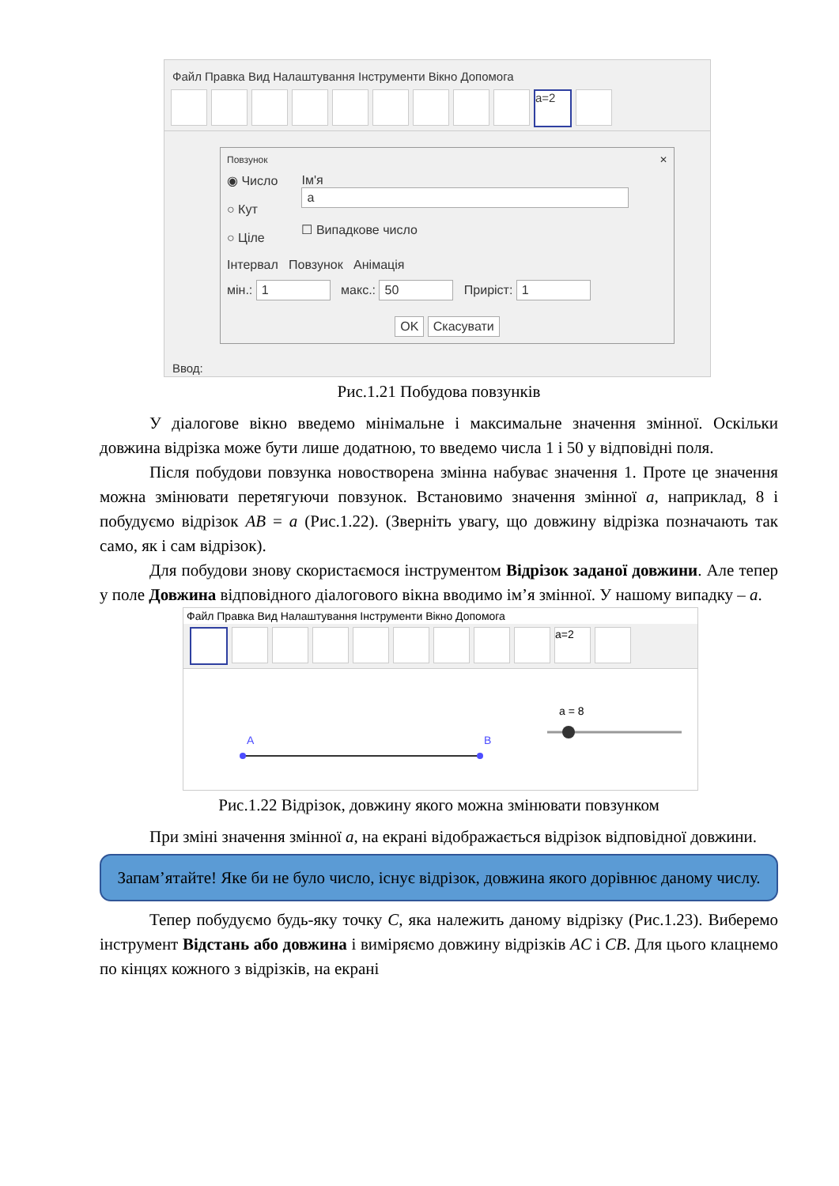Файл Правка Вид Налаштування Інструменти Вікно Допомога
a=2
Повзунок ✕
◉ Число
○ Кут
○ Ціле
Ім'я
a
☐ Випадкове число
Інтервал Повзунок Анімація
мін.: 1 макс.: 50 Приріст: 1
OK Скасувати
Ввод:
Рис.1.21 Побудова повзунків
У діалогове вікно введемо мінімальне і максимальне значення змінної. Оскільки довжина відрізка може бути лише додатною, то введемо числа 1 і 50 у відповідні поля.
Після побудови повзунка новостворена змінна набуває значення 1. Проте це значення можна змінювати перетягуючи повзунок. Встановимо значення змінної a, наприклад, 8 і побудуємо відрізок AB = a (Рис.1.22). (Зверніть увагу, що довжину відрізка позначають так само, як і сам відрізок).
Для побудови знову скористаємося інструментом Відрізок заданої довжини. Але тепер у поле Довжина відповідного діалогового вікна вводимо ім’я змінної. У нашому випадку – a.
Файл Правка Вид Налаштування Інструменти Вікно Допомога
a=2
A
B
a = 8
Рис.1.22 Відрізок, довжину якого можна змінювати повзунком
При зміні значення змінної a, на екрані відображається відрізок відповідної довжини.
Запам’ятайте! Яке би не було число, існує відрізок, довжина якого дорівнює даному числу.
Тепер побудуємо будь-яку точку C, яка належить даному відрізку (Рис.1.23). Виберемо інструмент Відстань або довжина і виміряємо довжину відрізків AC і CB. Для цього клацнемо по кінцях кожного з відрізків, на екрані